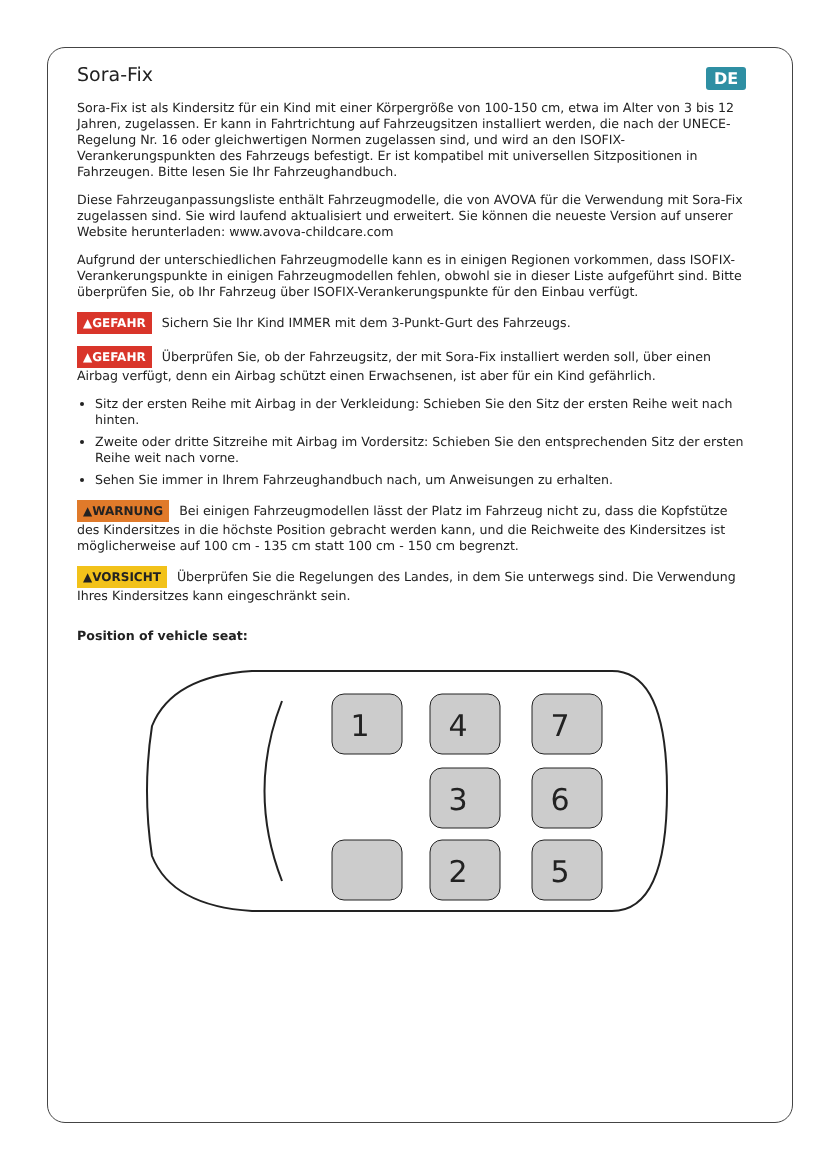DE
Sora-Fix
Sora-Fix ist als Kindersitz für ein Kind mit einer Körpergröße von 100-150 cm, etwa im Alter von 3 bis 12 Jahren, zugelassen. Er kann in Fahrtrichtung auf Fahrzeugsitzen installiert werden, die nach der UNECE-Regelung Nr. 16 oder gleichwertigen Normen zugelassen sind, und wird an den ISOFIX-Verankerungspunkten des Fahrzeugs befestigt. Er ist kompatibel mit universellen Sitzpositionen in Fahrzeugen. Bitte lesen Sie Ihr Fahrzeughandbuch.
Diese Fahrzeuganpassungsliste enthält Fahrzeugmodelle, die von AVOVA für die Verwendung mit Sora-Fix zugelassen sind. Sie wird laufend aktualisiert und erweitert. Sie können die neueste Version auf unserer Website herunterladen: www.avova-childcare.com
Aufgrund der unterschiedlichen Fahrzeugmodelle kann es in einigen Regionen vorkommen, dass ISOFIX-Verankerungspunkte in einigen Fahrzeugmodellen fehlen, obwohl sie in dieser Liste aufgeführt sind. Bitte überprüfen Sie, ob Ihr Fahrzeug über ISOFIX-Verankerungspunkte für den Einbau verfügt.
▲GEFAHR Sichern Sie Ihr Kind IMMER mit dem 3-Punkt-Gurt des Fahrzeugs.
▲GEFAHR Überprüfen Sie, ob der Fahrzeugsitz, der mit Sora-Fix installiert werden soll, über einen Airbag verfügt, denn ein Airbag schützt einen Erwachsenen, ist aber für ein Kind gefährlich.
Sitz der ersten Reihe mit Airbag in der Verkleidung: Schieben Sie den Sitz der ersten Reihe weit nach hinten.
Zweite oder dritte Sitzreihe mit Airbag im Vordersitz: Schieben Sie den entsprechenden Sitz der ersten Reihe weit nach vorne.
Sehen Sie immer in Ihrem Fahrzeughandbuch nach, um Anweisungen zu erhalten.
▲WARNUNG Bei einigen Fahrzeugmodellen lässt der Platz im Fahrzeug nicht zu, dass die Kopfstütze des Kindersitzes in die höchste Position gebracht werden kann, und die Reichweite des Kindersitzes ist möglicherweise auf 100 cm - 135 cm statt 100 cm - 150 cm begrenzt.
▲VORSICHT Überprüfen Sie die Regelungen des Landes, in dem Sie unterwegs sind. Die Verwendung Ihres Kindersitzes kann eingeschränkt sein.
Position of vehicle seat:
1
4
7
3
6
2
5